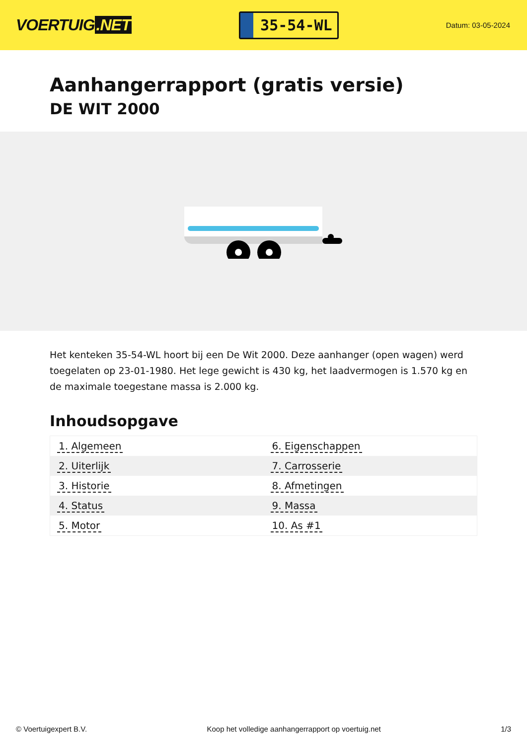VOERTUIG.NET
35-54-WL
Datum: 03-05-2024
Aanhangerrapport (gratis versie)
DE WIT 2000
Het kenteken 35-54-WL hoort bij een De Wit 2000. Deze aanhanger (open wagen) werd toegelaten op 23-01-1980. Het lege gewicht is 430 kg, het laadvermogen is 1.570 kg en de maximale toegestane massa is 2.000 kg.
Inhoudsopgave
| 1. Algemeen | 6. Eigenschappen |
| 2. Uiterlijk | 7. Carrosserie |
| 3. Historie | 8. Afmetingen |
| 4. Status | 9. Massa |
| 5. Motor | 10. As #1 |
© Voertuigexpert B.V. Koop het volledige aanhangerrapport op voertuig.net
1/3